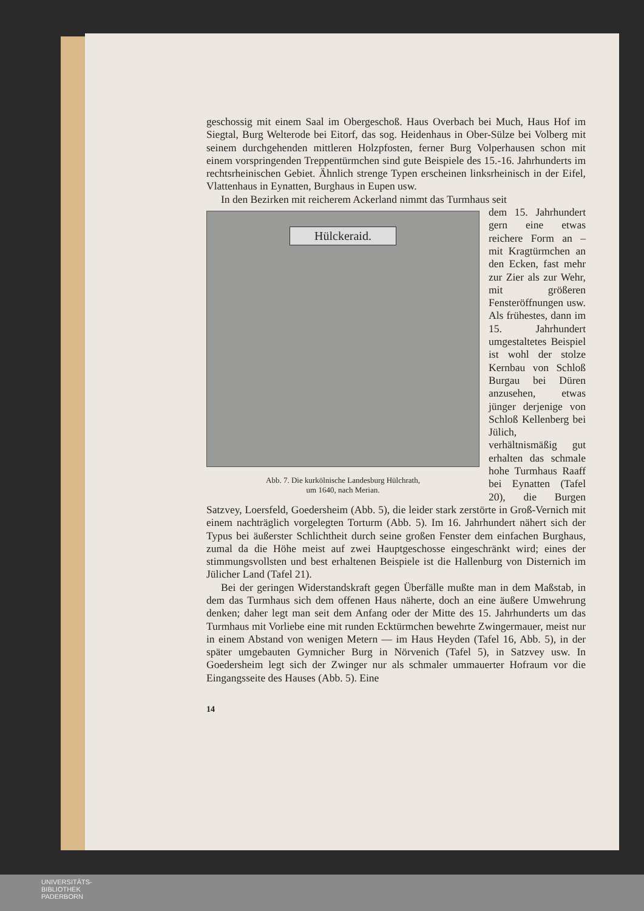geschossig mit einem Saal im Obergeschoß. Haus Overbach bei Much, Haus Hof im Siegtal, Burg Welterode bei Eitorf, das sog. Heidenhaus in Ober-Sülze bei Volberg mit seinem durchgehenden mittleren Holzpfosten, ferner Burg Volperhausen schon mit einem vorspringenden Treppentürmchen sind gute Beispiele des 15.-16. Jahrhunderts im rechtsrheinischen Gebiet. Ähnlich strenge Typen erscheinen linksrheinisch in der Eifel, Vlattenhaus in Eynatten, Burghaus in Eupen usw.
In den Bezirken mit reicherem Ackerland nimmt das Turmhaus seit
Hülckeraid.
Abb. 7. Die kurkölnische Landesburg Hülchrath,
um 1640, nach Merian.
dem 15. Jahrhundert gern eine etwas reichere Form an – mit Kragtürmchen an den Ecken, fast mehr zur Zier als zur Wehr, mit größeren Fensteröffnungen usw. Als frühestes, dann im 15. Jahrhundert umgestaltetes Beispiel ist wohl der stolze Kernbau von Schloß Burgau bei Düren anzusehen, etwas jünger derjenige von Schloß Kellenberg bei Jülich, verhältnismäßig gut erhalten das schmale hohe Turmhaus Raaff bei Eynatten (Tafel 20), die Burgen Satzvey, Loersfeld, Goedersheim (Abb. 5), die leider stark zerstörte in Groß-Vernich mit einem nachträglich vorgelegten Torturm (Abb. 5). Im 16. Jahrhundert nähert sich der Typus bei äußerster Schlichtheit durch seine großen Fenster dem einfachen Burghaus, zumal da die Höhe meist auf zwei Hauptgeschosse eingeschränkt wird; eines der stimmungsvollsten und best erhaltenen Beispiele ist die Hallenburg von Disternich im Jülicher Land (Tafel 21).
Bei der geringen Widerstandskraft gegen Überfälle mußte man in dem Maßstab, in dem das Turmhaus sich dem offenen Haus näherte, doch an eine äußere Umwehrung denken; daher legt man seit dem Anfang oder der Mitte des 15. Jahrhunderts um das Turmhaus mit Vorliebe eine mit runden Ecktürmchen bewehrte Zwingermauer, meist nur in einem Abstand von wenigen Metern — im Haus Heyden (Tafel 16, Abb. 5), in der später umgebauten Gymnicher Burg in Nörvenich (Tafel 5), in Satzvey usw. In Goedersheim legt sich der Zwinger nur als schmaler ummauerter Hofraum vor die Eingangsseite des Hauses (Abb. 5). Eine
14
UNIVERSITÄTS-
BIBLIOTHEK
PADERBORN